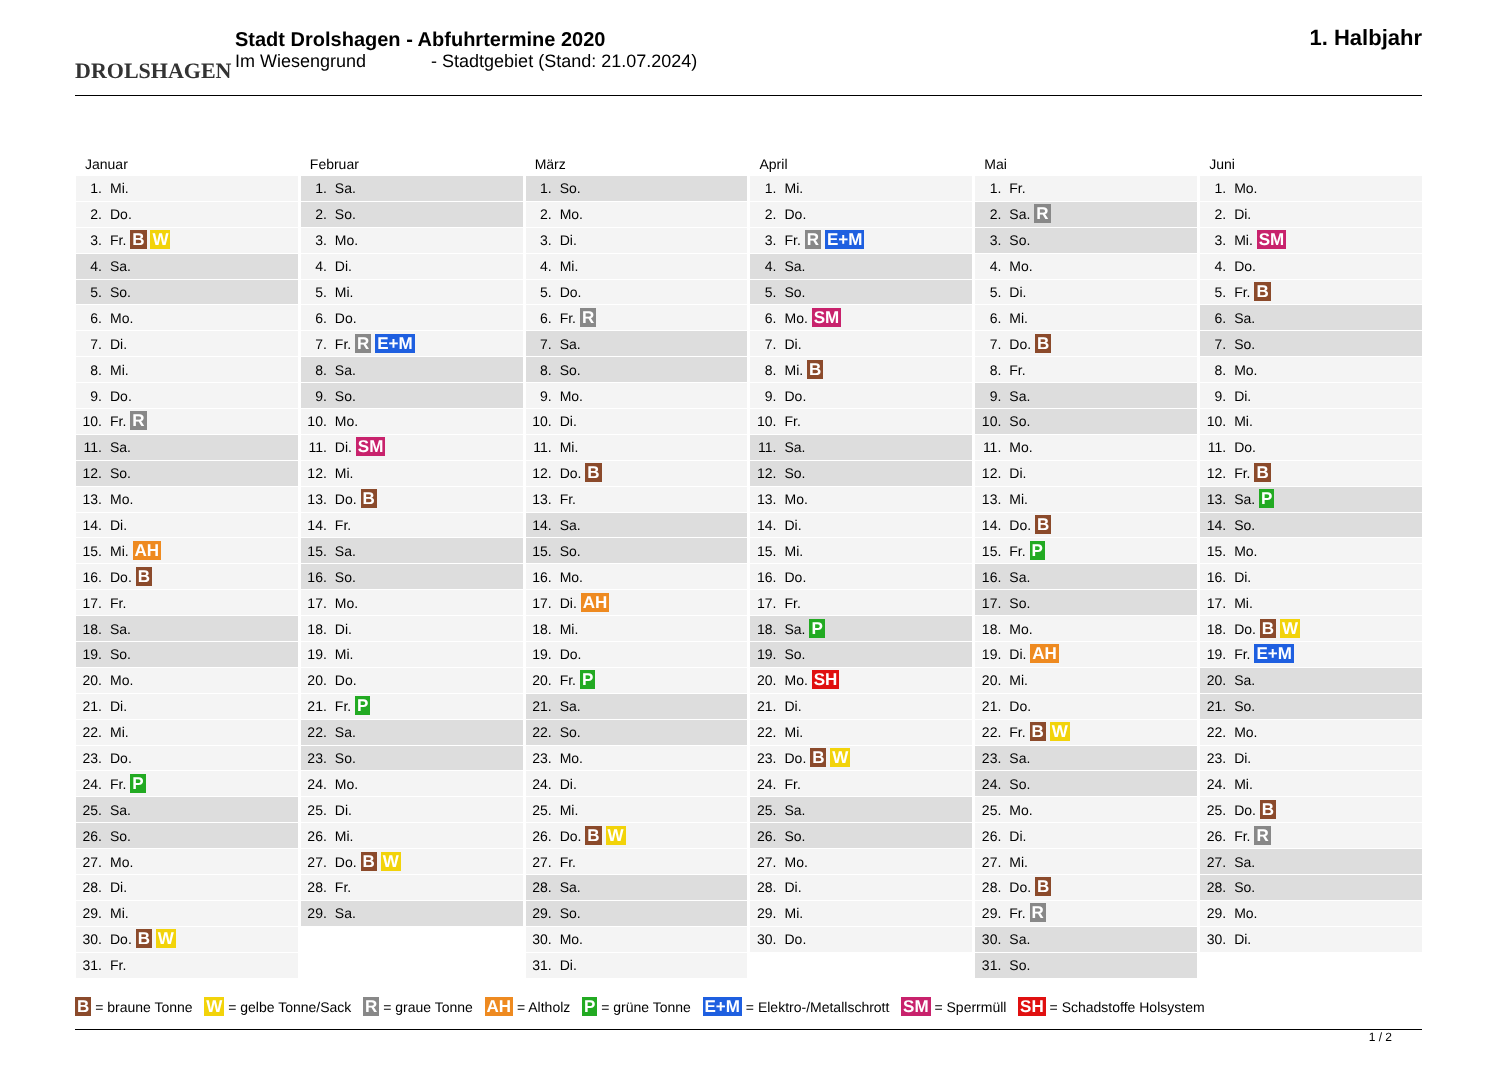DROLSHAGEN
Stadt Drolshagen - Abfuhrtermine 2020
Im Wiesengrund - Stadtgebiet (Stand: 21.07.2024)
1. Halbjahr
Januar
| 1. | Mi. |
| 2. | Do. |
| 3. | Fr. B W |
| 4. | Sa. |
| 5. | So. |
| 6. | Mo. |
| 7. | Di. |
| 8. | Mi. |
| 9. | Do. |
| 10. | Fr. R |
| 11. | Sa. |
| 12. | So. |
| 13. | Mo. |
| 14. | Di. |
| 15. | Mi. AH |
| 16. | Do. B |
| 17. | Fr. |
| 18. | Sa. |
| 19. | So. |
| 20. | Mo. |
| 21. | Di. |
| 22. | Mi. |
| 23. | Do. |
| 24. | Fr. P |
| 25. | Sa. |
| 26. | So. |
| 27. | Mo. |
| 28. | Di. |
| 29. | Mi. |
| 30. | Do. B W |
| 31. | Fr. |
Februar
| 1. | Sa. |
| 2. | So. |
| 3. | Mo. |
| 4. | Di. |
| 5. | Mi. |
| 6. | Do. |
| 7. | Fr. R E+M |
| 8. | Sa. |
| 9. | So. |
| 10. | Mo. |
| 11. | Di. SM |
| 12. | Mi. |
| 13. | Do. B |
| 14. | Fr. |
| 15. | Sa. |
| 16. | So. |
| 17. | Mo. |
| 18. | Di. |
| 19. | Mi. |
| 20. | Do. |
| 21. | Fr. P |
| 22. | Sa. |
| 23. | So. |
| 24. | Mo. |
| 25. | Di. |
| 26. | Mi. |
| 27. | Do. B W |
| 28. | Fr. |
| 29. | Sa. |
März
| 1. | So. |
| 2. | Mo. |
| 3. | Di. |
| 4. | Mi. |
| 5. | Do. |
| 6. | Fr. R |
| 7. | Sa. |
| 8. | So. |
| 9. | Mo. |
| 10. | Di. |
| 11. | Mi. |
| 12. | Do. B |
| 13. | Fr. |
| 14. | Sa. |
| 15. | So. |
| 16. | Mo. |
| 17. | Di. AH |
| 18. | Mi. |
| 19. | Do. |
| 20. | Fr. P |
| 21. | Sa. |
| 22. | So. |
| 23. | Mo. |
| 24. | Di. |
| 25. | Mi. |
| 26. | Do. B W |
| 27. | Fr. |
| 28. | Sa. |
| 29. | So. |
| 30. | Mo. |
| 31. | Di. |
April
| 1. | Mi. |
| 2. | Do. |
| 3. | Fr. R E+M |
| 4. | Sa. |
| 5. | So. |
| 6. | Mo. SM |
| 7. | Di. |
| 8. | Mi. B |
| 9. | Do. |
| 10. | Fr. |
| 11. | Sa. |
| 12. | So. |
| 13. | Mo. |
| 14. | Di. |
| 15. | Mi. |
| 16. | Do. |
| 17. | Fr. |
| 18. | Sa. P |
| 19. | So. |
| 20. | Mo. SH |
| 21. | Di. |
| 22. | Mi. |
| 23. | Do. B W |
| 24. | Fr. |
| 25. | Sa. |
| 26. | So. |
| 27. | Mo. |
| 28. | Di. |
| 29. | Mi. |
| 30. | Do. |
Mai
| 1. | Fr. |
| 2. | Sa. R |
| 3. | So. |
| 4. | Mo. |
| 5. | Di. |
| 6. | Mi. |
| 7. | Do. B |
| 8. | Fr. |
| 9. | Sa. |
| 10. | So. |
| 11. | Mo. |
| 12. | Di. |
| 13. | Mi. |
| 14. | Do. B |
| 15. | Fr. P |
| 16. | Sa. |
| 17. | So. |
| 18. | Mo. |
| 19. | Di. AH |
| 20. | Mi. |
| 21. | Do. |
| 22. | Fr. B W |
| 23. | Sa. |
| 24. | So. |
| 25. | Mo. |
| 26. | Di. |
| 27. | Mi. |
| 28. | Do. B |
| 29. | Fr. R |
| 30. | Sa. |
| 31. | So. |
Juni
| 1. | Mo. |
| 2. | Di. |
| 3. | Mi. SM |
| 4. | Do. |
| 5. | Fr. B |
| 6. | Sa. |
| 7. | So. |
| 8. | Mo. |
| 9. | Di. |
| 10. | Mi. |
| 11. | Do. |
| 12. | Fr. B |
| 13. | Sa. P |
| 14. | So. |
| 15. | Mo. |
| 16. | Di. |
| 17. | Mi. |
| 18. | Do. B W |
| 19. | Fr. E+M |
| 20. | Sa. |
| 21. | So. |
| 22. | Mo. |
| 23. | Di. |
| 24. | Mi. |
| 25. | Do. B |
| 26. | Fr. R |
| 27. | Sa. |
| 28. | So. |
| 29. | Mo. |
| 30. | Di. |
B = braune Tonne W = gelbe Tonne/Sack R = graue Tonne AH = Altholz P = grüne Tonne E+M = Elektro-/Metallschrott SM = Sperrmüll SH = Schadstoffe Holsystem
1 / 2